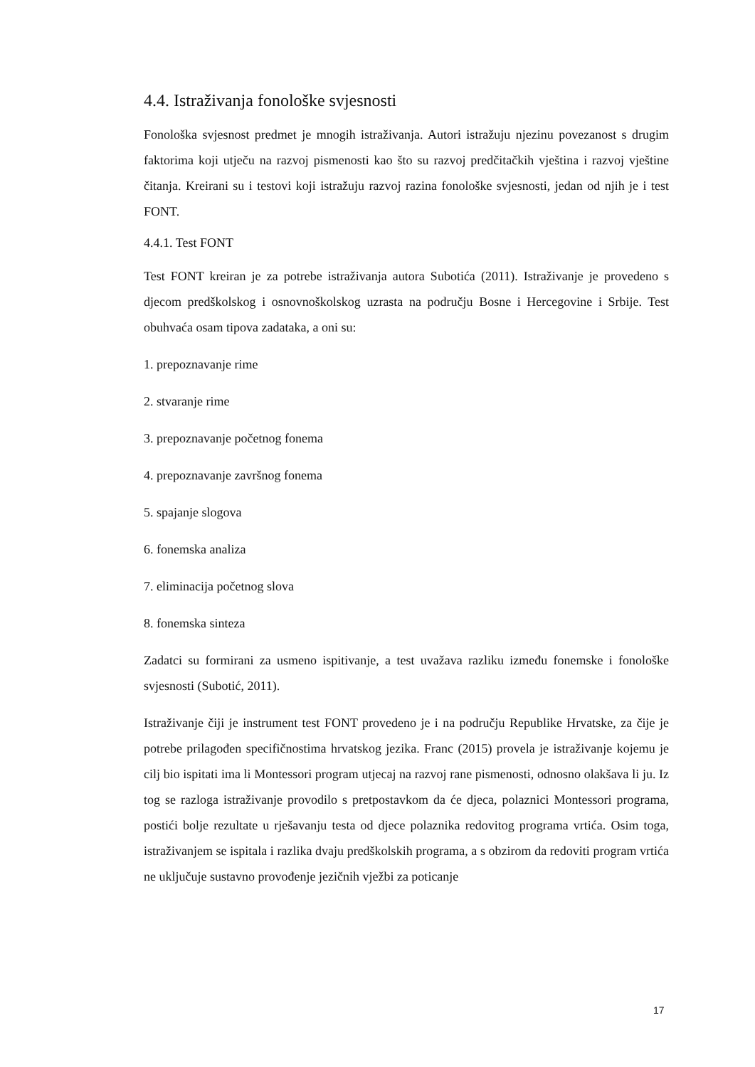4.4. Istraživanja fonološke svjesnosti
Fonološka svjesnost predmet je mnogih istraživanja. Autori istražuju njezinu povezanost s drugim faktorima koji utječu na razvoj pismenosti kao što su razvoj predčitačkih vještina i razvoj vještine čitanja. Kreirani su i testovi koji istražuju razvoj razina fonološke svjesnosti, jedan od njih je i test FONT.
4.4.1. Test FONT
Test FONT kreiran je za potrebe istraživanja autora Subotića (2011). Istraživanje je provedeno s djecom predškolskog i osnovnoškolskog uzrasta na području Bosne i Hercegovine i Srbije. Test obuhvaća osam tipova zadataka, a oni su:
1. prepoznavanje rime
2. stvaranje rime
3. prepoznavanje početnog fonema
4. prepoznavanje završnog fonema
5. spajanje slogova
6. fonemska analiza
7. eliminacija početnog slova
8. fonemska sinteza
Zadatci su formirani za usmeno ispitivanje, a test uvažava razliku između fonemske i fonološke svjesnosti (Subotić, 2011).
Istraživanje čiji je instrument test FONT provedeno je i na području Republike Hrvatske, za čije je potrebe prilagođen specifičnostima hrvatskog jezika. Franc (2015) provela je istraživanje kojemu je cilj bio ispitati ima li Montessori program utjecaj na razvoj rane pismenosti, odnosno olakšava li ju. Iz tog se razloga istraživanje provodilo s pretpostavkom da će djeca, polaznici Montessori programa, postići bolje rezultate u rješavanju testa od djece polaznika redovitog programa vrtića. Osim toga, istraživanjem se ispitala i razlika dvaju predškolskih programa, a s obzirom da redoviti program vrtića ne uključuje sustavno provođenje jezičnih vježbi za poticanje
17